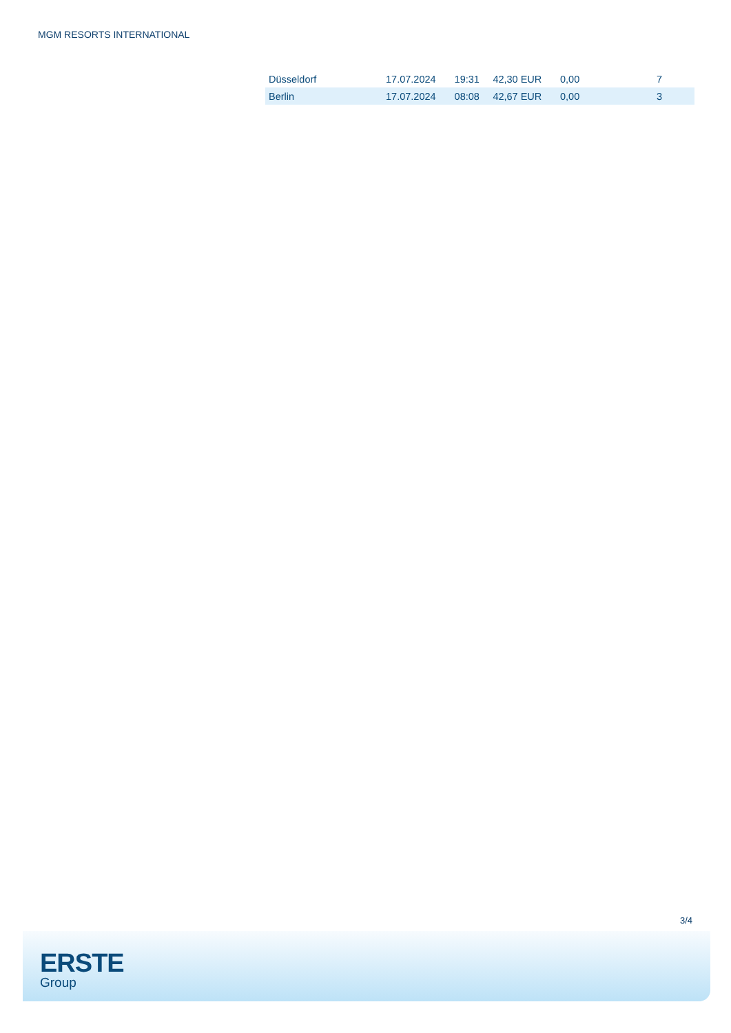MGM RESORTS INTERNATIONAL
| Düsseldorf | 17.07.2024 | 19:31 | 42,30 EUR | 0,00 | 7 |
| Berlin | 17.07.2024 | 08:08 | 42,67 EUR | 0,00 | 3 |
3/4
ERSTE
Group